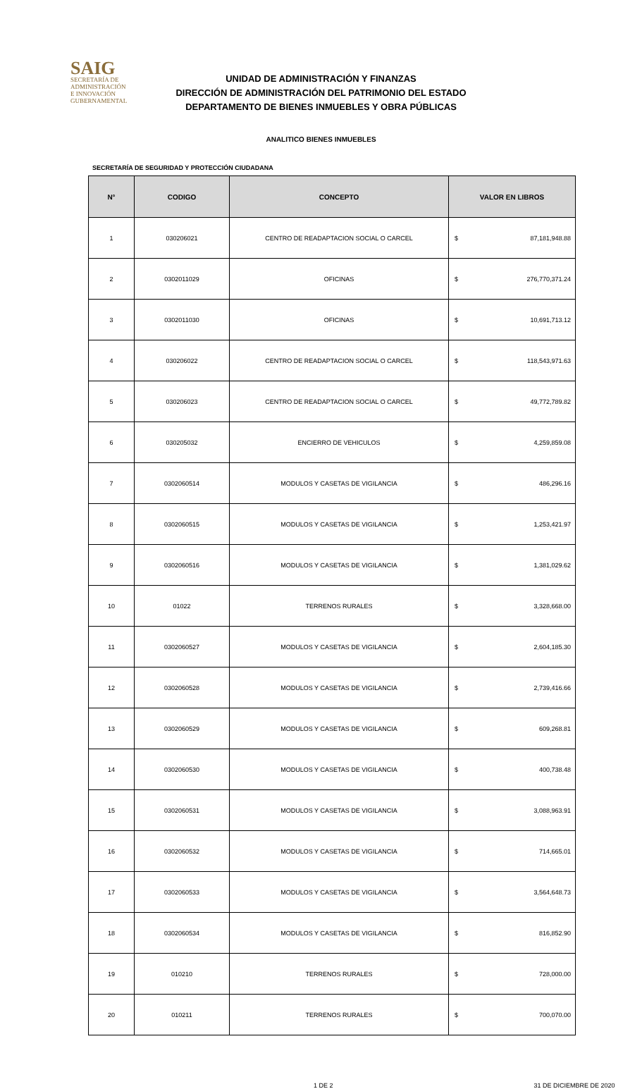SAIG
SECRETARÍA DE ADMINISTRACIÓN
E INNOVACIÓN GUBERNAMENTAL
UNIDAD DE ADMINISTRACIÓN Y FINANZAS
DIRECCIÓN DE ADMINISTRACIÓN DEL PATRIMONIO DEL ESTADO
DEPARTAMENTO DE BIENES INMUEBLES Y OBRA PÚBLICAS
ANALITICO BIENES INMUEBLES
SECRETARÍA DE SEGURIDAD Y PROTECCIÓN CIUDADANA
| N° | CODIGO | CONCEPTO | VALOR EN LIBROS | |
| --- | --- | --- | --- | --- |
| 1 | 030206021 | CENTRO DE READAPTACION SOCIAL O CARCEL | $ | 87,181,948.88 |
| 2 | 0302011029 | OFICINAS | $ | 276,770,371.24 |
| 3 | 0302011030 | OFICINAS | $ | 10,691,713.12 |
| 4 | 030206022 | CENTRO DE READAPTACION SOCIAL O CARCEL | $ | 118,543,971.63 |
| 5 | 030206023 | CENTRO DE READAPTACION SOCIAL O CARCEL | $ | 49,772,789.82 |
| 6 | 030205032 | ENCIERRO DE VEHICULOS | $ | 4,259,859.08 |
| 7 | 0302060514 | MODULOS Y CASETAS DE VIGILANCIA | $ | 486,296.16 |
| 8 | 0302060515 | MODULOS Y CASETAS DE VIGILANCIA | $ | 1,253,421.97 |
| 9 | 0302060516 | MODULOS Y CASETAS DE VIGILANCIA | $ | 1,381,029.62 |
| 10 | 01022 | TERRENOS RURALES | $ | 3,328,668.00 |
| 11 | 0302060527 | MODULOS Y CASETAS DE VIGILANCIA | $ | 2,604,185.30 |
| 12 | 0302060528 | MODULOS Y CASETAS DE VIGILANCIA | $ | 2,739,416.66 |
| 13 | 0302060529 | MODULOS Y CASETAS DE VIGILANCIA | $ | 609,268.81 |
| 14 | 0302060530 | MODULOS Y CASETAS DE VIGILANCIA | $ | 400,738.48 |
| 15 | 0302060531 | MODULOS Y CASETAS DE VIGILANCIA | $ | 3,088,963.91 |
| 16 | 0302060532 | MODULOS Y CASETAS DE VIGILANCIA | $ | 714,665.01 |
| 17 | 0302060533 | MODULOS Y CASETAS DE VIGILANCIA | $ | 3,564,648.73 |
| 18 | 0302060534 | MODULOS Y CASETAS DE VIGILANCIA | $ | 816,852.90 |
| 19 | 010210 | TERRENOS RURALES | $ | 728,000.00 |
| 20 | 010211 | TERRENOS RURALES | $ | 700,070.00 |
1 DE 2 31 DE DICIEMBRE DE 2020